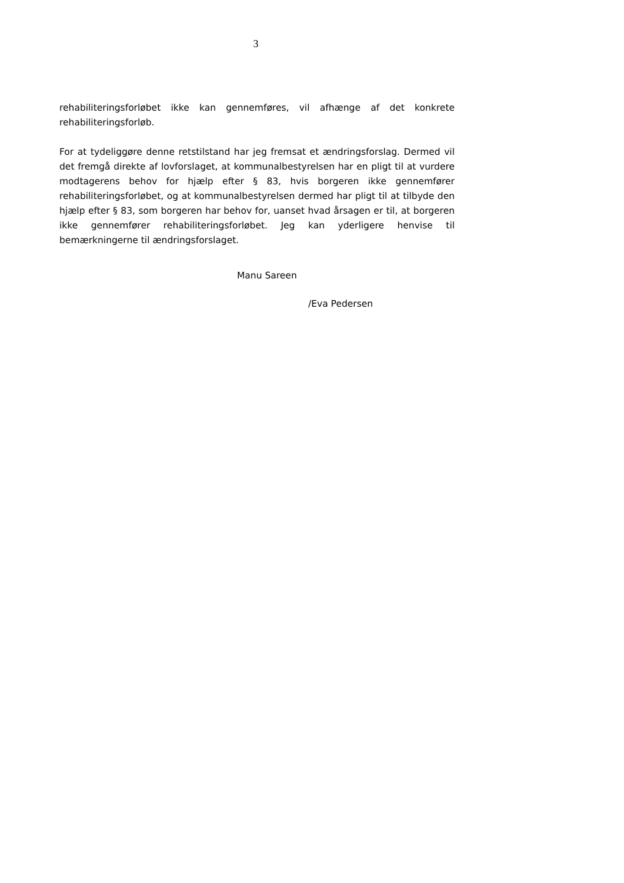3
rehabiliteringsforløbet ikke kan gennemføres, vil afhænge af det konkrete rehabiliteringsforløb.
For at tydeliggøre denne retstilstand har jeg fremsat et ændringsforslag. Dermed vil det fremgå direkte af lovforslaget, at kommunalbestyrelsen har en pligt til at vurdere modtagerens behov for hjælp efter § 83, hvis borgeren ikke gennemfører rehabiliteringsforløbet, og at kommunalbestyrelsen dermed har pligt til at tilbyde den hjælp efter § 83, som borgeren har behov for, uanset hvad årsagen er til, at borgeren ikke gennemfører rehabiliteringsforløbet. Jeg kan yderligere henvise til bemærkningerne til ændringsforslaget.
Manu Sareen
/Eva Pedersen